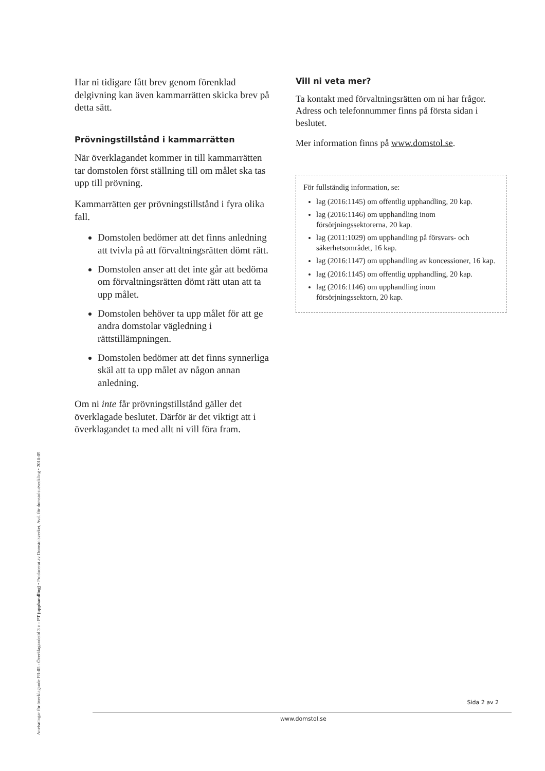Har ni tidigare fått brev genom förenklad delgivning kan även kammarrätten skicka brev på detta sätt.
Prövningstillstånd i kammarrätten
När överklagandet kommer in till kammarrätten tar domstolen först ställning till om målet ska tas upp till prövning.
Kammarrätten ger prövningstillstånd i fyra olika fall.
Domstolen bedömer att det finns anledning att tvivla på att förvaltningsrätten dömt rätt.
Domstolen anser att det inte går att bedöma om förvaltningsrätten dömt rätt utan att ta upp målet.
Domstolen behöver ta upp målet för att ge andra domstolar vägledning i rättstillämpningen.
Domstolen bedömer att det finns synnerliga skäl att ta upp målet av någon annan anledning.
Om ni inte får prövningstillstånd gäller det överklagade beslutet. Därför är det viktigt att i överklagandet ta med allt ni vill föra fram.
Vill ni veta mer?
Ta kontakt med förvaltningsrätten om ni har frågor. Adress och telefonnummer finns på första sidan i beslutet.
Mer information finns på www.domstol.se.
För fullständig information, se:
lag (2016:1145) om offentlig upphandling, 20 kap.
lag (2016:1146) om upphandling inom försörjningssektorerna, 20 kap.
lag (2011:1029) om upphandling på försvars- och säkerhetsområdet, 16 kap.
lag (2016:1147) om upphandling av koncessioner, 16 kap.
lag (2016:1145) om offentlig upphandling, 20 kap.
lag (2016:1146) om upphandling inom försörjningssektorn, 20 kap.
Anvisningar för överklagande FR-05 - Överklagandetid 3 v - PT (upphandling) • Producerat av Domstolsverket, Avd. för domstolsutveckling • 2018-09
Sida 2 av 2
www.domstol.se